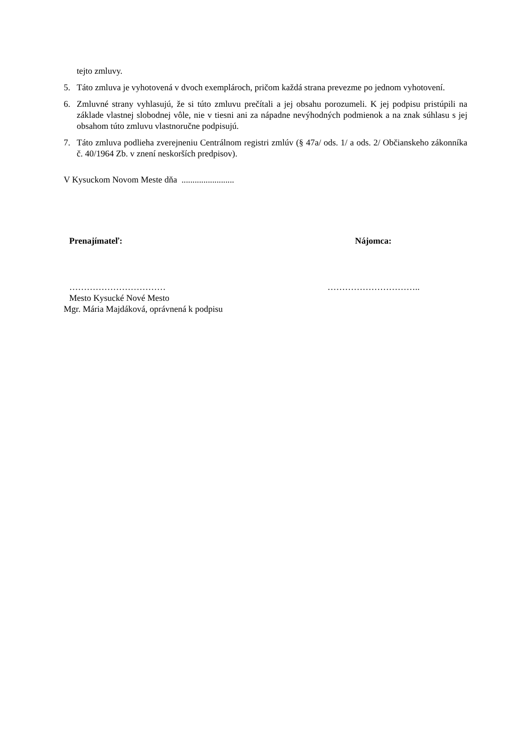tejto zmluvy.
5. Táto zmluva je vyhotovená v dvoch exemplároch, pričom každá strana prevezme po jednom vyhotovení.
6. Zmluvné strany vyhlasujú, že si túto zmluvu prečítali a jej obsahu porozumeli. K jej podpisu pristúpili na základe vlastnej slobodnej vôle, nie v tiesni ani za nápadne nevýhodných podmienok a na znak súhlasu s jej obsahom túto zmluvu vlastnoručne podpisujú.
7. Táto zmluva podlieha zverejneniu Centrálnom registri zmlúv (§ 47a/ ods. 1/ a ods. 2/ Občianskeho zákonníka č. 40/1964 Zb. v znení neskorších predpisov).
V Kysuckom Novom Meste dňa ........................
Prenajímateľ: Nájomca:
…………………………… …………………………..
Mesto Kysucké Nové Mesto
Mgr. Mária Majdáková, oprávnená k podpisu